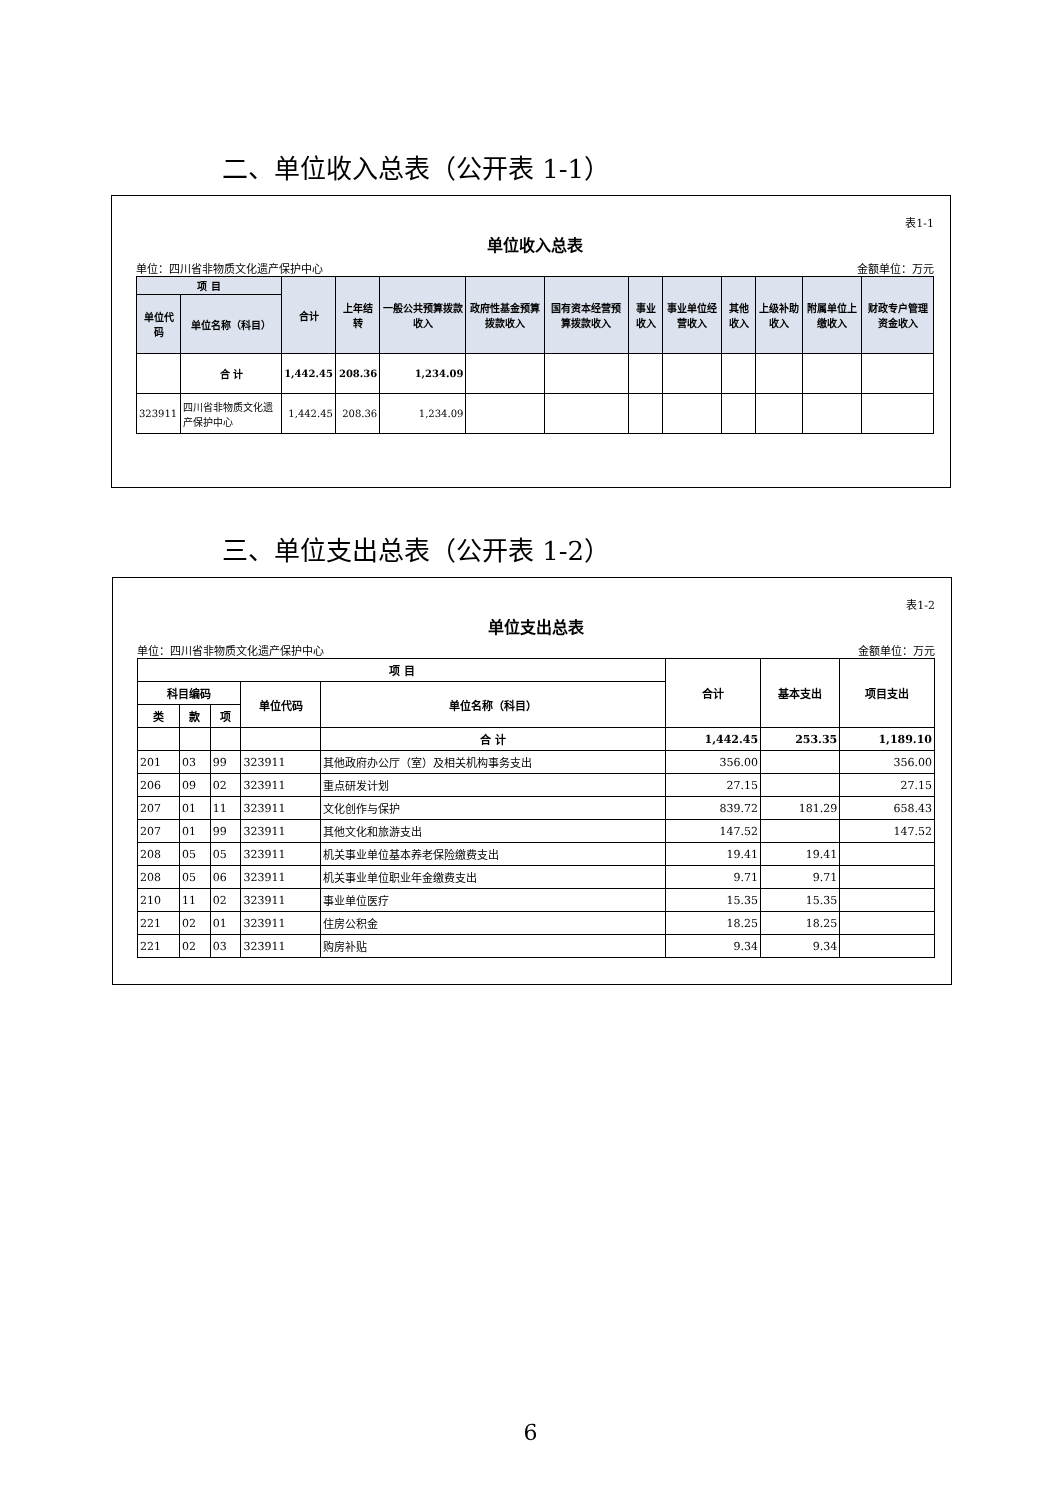二、单位收入总表（公开表 1-1）
表1-1
单位收入总表
单位：四川省非物质文化遗产保护中心 金额单位：万元
| 项 目 | | 合计 | 上年结转 | 一般公共预算拨款收入 | 政府性基金预算拨款收入 | 国有资本经营预算拨款收入 | 事业收入 | 事业单位经营收入 | 其他收入 | 上级补助收入 | 附属单位上缴收入 | 财政专户管理资金收入 |
| --- | --- | --- | --- | --- | --- | --- | --- | --- | --- | --- | --- | --- |
| 单位代码 | 单位名称（科目） | | | | | | | | | | | |
| | 合 计 | 1,442.45 | 208.36 | 1,234.09 | | | | | | | | |
| 323911 | 四川省非物质文化遗产保护中心 | 1,442.45 | 208.36 | 1,234.09 | | | | | | | | |
三、单位支出总表（公开表 1-2）
表1-2
单位支出总表
单位：四川省非物质文化遗产保护中心 金额单位：万元
| 项 目 | | | | | 合计 | 基本支出 | 项目支出 |
| --- | --- | --- | --- | --- | --- | --- | --- |
| 科目编码 | | | 单位代码 | 单位名称（科目） | | | |
| 类 | 款 | 项 | | | | | |
| | | | | 合 计 | 1,442.45 | 253.35 | 1,189.10 |
| 201 | 03 | 99 | 323911 | 其他政府办公厅（室）及相关机构事务支出 | 356.00 | | 356.00 |
| 206 | 09 | 02 | 323911 | 重点研发计划 | 27.15 | | 27.15 |
| 207 | 01 | 11 | 323911 | 文化创作与保护 | 839.72 | 181.29 | 658.43 |
| 207 | 01 | 99 | 323911 | 其他文化和旅游支出 | 147.52 | | 147.52 |
| 208 | 05 | 05 | 323911 | 机关事业单位基本养老保险缴费支出 | 19.41 | 19.41 | |
| 208 | 05 | 06 | 323911 | 机关事业单位职业年金缴费支出 | 9.71 | 9.71 | |
| 210 | 11 | 02 | 323911 | 事业单位医疗 | 15.35 | 15.35 | |
| 221 | 02 | 01 | 323911 | 住房公积金 | 18.25 | 18.25 | |
| 221 | 02 | 03 | 323911 | 购房补贴 | 9.34 | 9.34 | |
6